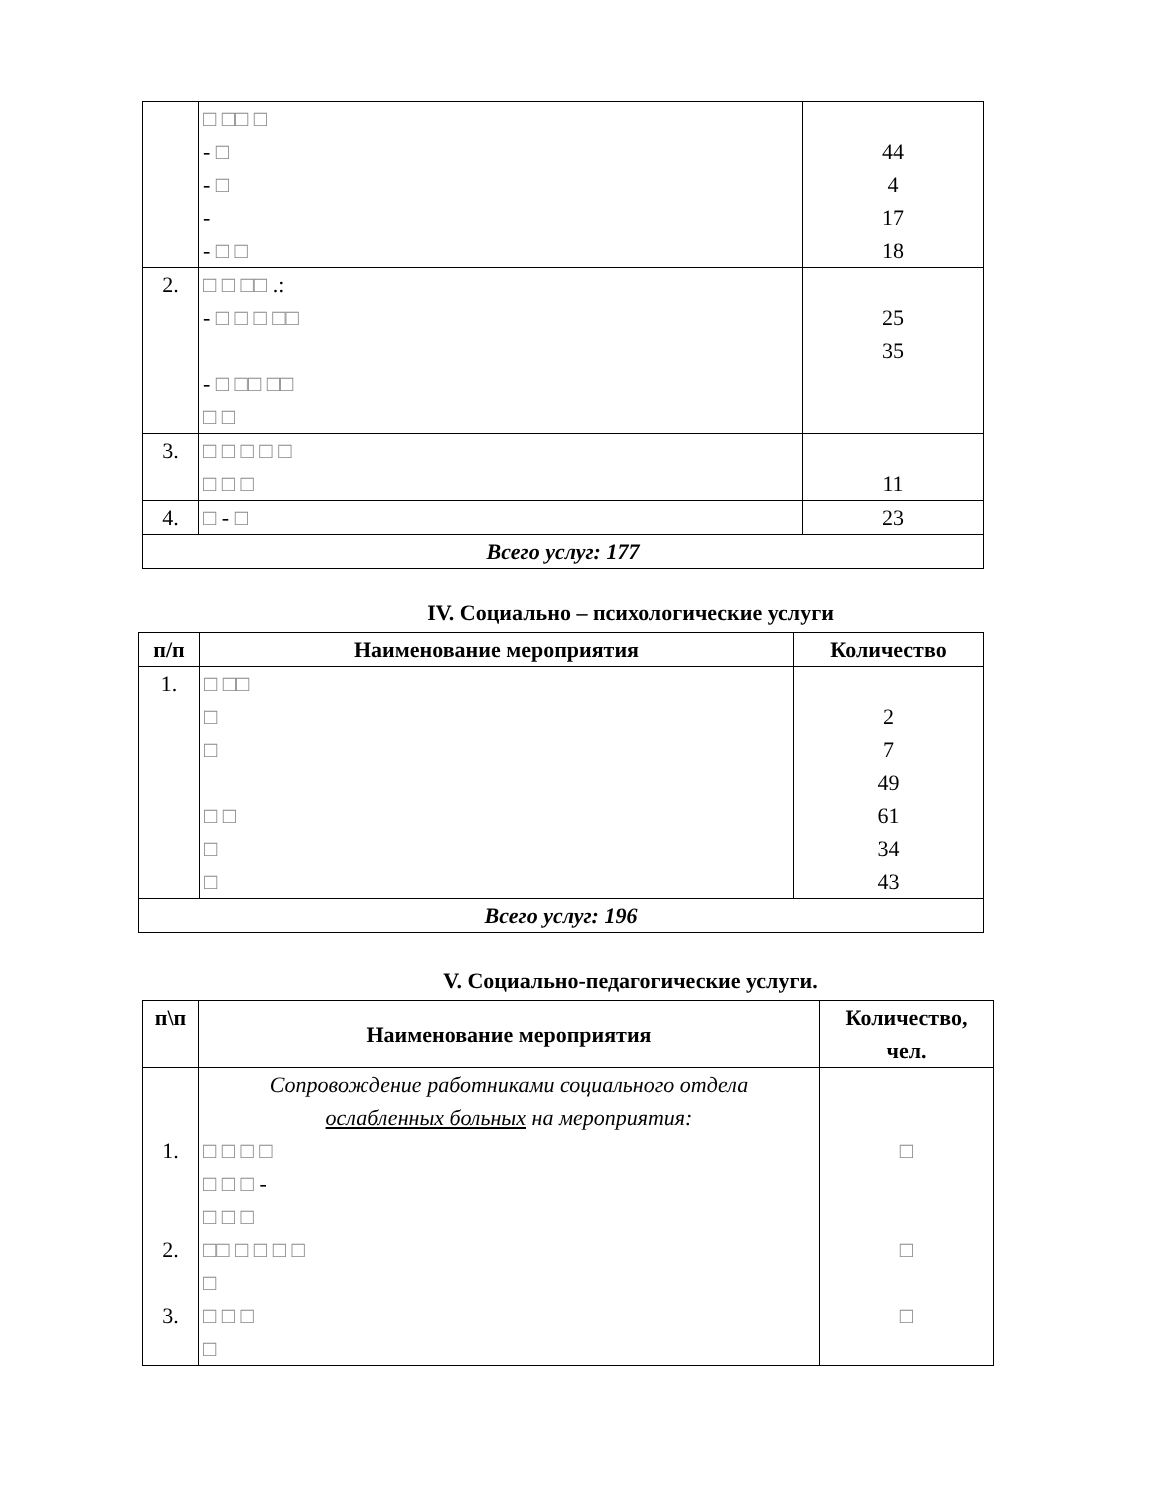| | □ □□ □ - □ - □ - - □ □ | 44 4 17 18 |
| 2. | □ □ □□ .: - □ □ □ □□ - □ □□ □□ □ □ | 25 35 |
| 3. | □ □ □ □ □ □ □ □ | 11 |
| 4. | □ - □ | 23 |
| Всего услуг: 177 | | |
IV. Социально – психологические услуги
| п/п | Наименование мероприятия | Количество |
| --- | --- | --- |
| 1. | □ □□ □ □ □ □ □ □ | 2 7 49 61 34 43 |
| Всего услуг: 196 | | |
V. Социально-педагогические услуги.
| п\п | Наименование мероприятия | Количество, чел. |
| --- | --- | --- |
| 1. 2. 3. | Сопровождение работниками социального отдела ослабленных больных на мероприятия: □ □ □ □ □ □ □ - □ □ □ □□ □ □ □ □ □ □ □ □ □ | □ □ □ |